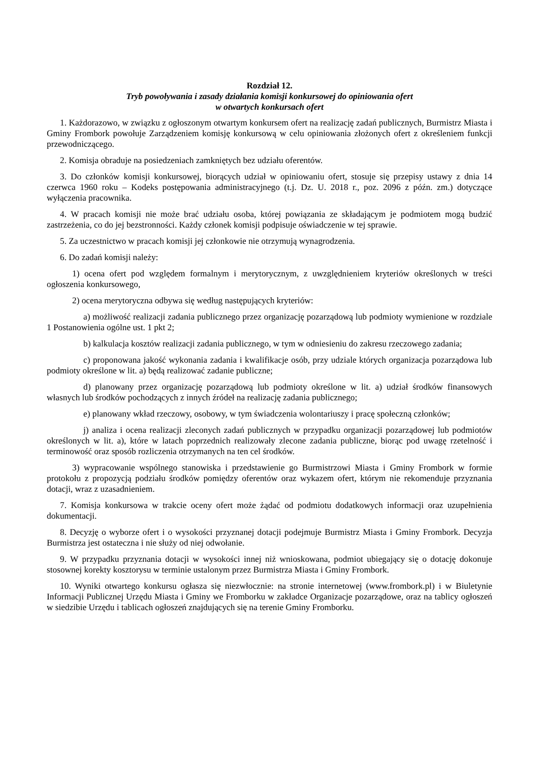Rozdział 12.
Tryb powoływania i zasady działania komisji konkursowej do opiniowania ofert
w otwartych konkursach ofert
1. Każdorazowo, w związku z ogłoszonym otwartym konkursem ofert na realizację zadań publicznych, Burmistrz Miasta i Gminy Frombork powołuje Zarządzeniem komisję konkursową w celu opiniowania złożonych ofert z określeniem funkcji przewodniczącego.
2. Komisja obraduje na posiedzeniach zamkniętych bez udziału oferentów.
3. Do członków komisji konkursowej, biorących udział w opiniowaniu ofert, stosuje się przepisy ustawy z dnia 14 czerwca 1960 roku – Kodeks postępowania administracyjnego (t.j. Dz. U. 2018 r., poz. 2096 z późn. zm.) dotyczące wyłączenia pracownika.
4. W pracach komisji nie może brać udziału osoba, której powiązania ze składającym je podmiotem mogą budzić zastrzeżenia, co do jej bezstronności. Każdy członek komisji podpisuje oświadczenie w tej sprawie.
5. Za uczestnictwo w pracach komisji jej członkowie nie otrzymują wynagrodzenia.
6. Do zadań komisji należy:
1) ocena ofert pod względem formalnym i merytorycznym, z uwzględnieniem kryteriów określonych w treści ogłoszenia konkursowego,
2) ocena merytoryczna odbywa się według następujących kryteriów:
a) możliwość realizacji zadania publicznego przez organizację pozarządową lub podmioty wymienione w rozdziale 1 Postanowienia ogólne ust. 1 pkt 2;
b) kalkulacja kosztów realizacji zadania publicznego, w tym w odniesieniu do zakresu rzeczowego zadania;
c) proponowana jakość wykonania zadania i kwalifikacje osób, przy udziale których organizacja pozarządowa lub podmioty określone w lit. a) będą realizować zadanie publiczne;
d) planowany przez organizację pozarządową lub podmioty określone w lit. a) udział środków finansowych własnych lub środków pochodzących z innych źródeł na realizację zadania publicznego;
e) planowany wkład rzeczowy, osobowy, w tym świadczenia wolontariuszy i pracę społeczną członków;
j) analiza i ocena realizacji zleconych zadań publicznych w przypadku organizacji pozarządowej lub podmiotów określonych w lit. a), które w latach poprzednich realizowały zlecone zadania publiczne, biorąc pod uwagę rzetelność i terminowość oraz sposób rozliczenia otrzymanych na ten cel środków.
3) wypracowanie wspólnego stanowiska i przedstawienie go Burmistrzowi Miasta i Gminy Frombork w formie protokołu z propozycją podziału środków pomiędzy oferentów oraz wykazem ofert, którym nie rekomenduje przyznania dotacji, wraz z uzasadnieniem.
7. Komisja konkursowa w trakcie oceny ofert może żądać od podmiotu dodatkowych informacji oraz uzupełnienia dokumentacji.
8. Decyzję o wyborze ofert i o wysokości przyznanej dotacji podejmuje Burmistrz Miasta i Gminy Frombork. Decyzja Burmistrza jest ostateczna i nie służy od niej odwołanie.
9. W przypadku przyznania dotacji w wysokości innej niż wnioskowana, podmiot ubiegający się o dotację dokonuje stosownej korekty kosztorysu w terminie ustalonym przez Burmistrza Miasta i Gminy Frombork.
10. Wyniki otwartego konkursu ogłasza się niezwłocznie: na stronie internetowej (www.frombork.pl) i w Biuletynie Informacji Publicznej Urzędu Miasta i Gminy we Fromborku w zakładce Organizacje pozarządowe, oraz na tablicy ogłoszeń w siedzibie Urzędu i tablicach ogłoszeń znajdujących się na terenie Gminy Fromborku.